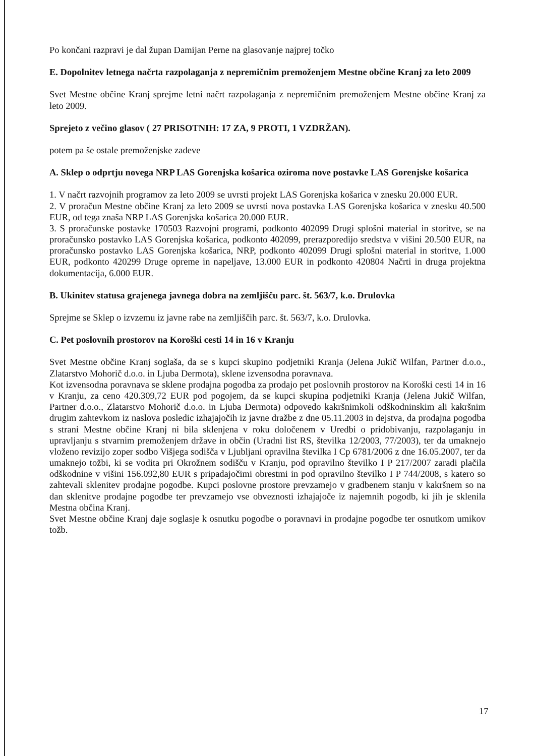Po končani razpravi je dal župan Damijan Perne na glasovanje najprej točko
E. Dopolnitev letnega načrta razpolaganja z nepremičnim premoženjem Mestne občine Kranj za leto 2009
Svet Mestne občine Kranj sprejme letni načrt razpolaganja z nepremičnim premoženjem Mestne občine Kranj za leto 2009.
Sprejeto z večino glasov ( 27 PRISOTNIH: 17 ZA, 9 PROTI, 1 VZDRŽAN).
potem pa še ostale premoženjske zadeve
A. Sklep o odprtju novega NRP LAS Gorenjska košarica oziroma nove postavke LAS Gorenjske košarica
1. V načrt razvojnih programov za leto 2009 se uvrsti projekt LAS Gorenjska košarica v znesku 20.000 EUR.
2. V proračun Mestne občine Kranj za leto 2009 se uvrsti nova postavka LAS Gorenjska košarica v znesku 40.500 EUR, od tega znaša NRP LAS Gorenjska košarica 20.000 EUR.
3. S proračunske postavke 170503 Razvojni programi, podkonto 402099 Drugi splošni material in storitve, se na proračunsko postavko LAS Gorenjska košarica, podkonto 402099, prerazporedijo sredstva v višini 20.500 EUR, na proračunsko postavko LAS Gorenjska košarica, NRP, podkonto 402099 Drugi splošni material in storitve, 1.000 EUR, podkonto 420299 Druge opreme in napeljave, 13.000 EUR in podkonto 420804 Načrti in druga projektna dokumentacija, 6.000 EUR.
B. Ukinitev statusa grajenega javnega dobra na zemljišču parc. št. 563/7, k.o. Drulovka
Sprejme se Sklep o izvzemu iz javne rabe na zemljiščih parc. št. 563/7, k.o. Drulovka.
C. Pet poslovnih prostorov na Koroški cesti 14 in 16 v Kranju
Svet Mestne občine Kranj soglaša, da se s kupci skupino podjetniki Kranja (Jelena Jukič Wilfan, Partner d.o.o., Zlatarstvo Mohorič d.o.o. in Ljuba Dermota), sklene izvensodna poravnava.
Kot izvensodna poravnava se sklene prodajna pogodba za prodajo pet poslovnih prostorov na Koroški cesti 14 in 16 v Kranju, za ceno 420.309,72 EUR pod pogojem, da se kupci skupina podjetniki Kranja (Jelena Jukič Wilfan, Partner d.o.o., Zlatarstvo Mohorič d.o.o. in Ljuba Dermota) odpovedo kakršnimkoli odškodninskim ali kakršnim drugim zahtevkom iz naslova posledic izhajajočih iz javne dražbe z dne 05.11.2003 in dejstva, da prodajna pogodba s strani Mestne občine Kranj ni bila sklenjena v roku določenem v Uredbi o pridobivanju, razpolaganju in upravljanju s stvarnim premoženjem države in občin (Uradni list RS, številka 12/2003, 77/2003), ter da umaknejo vloženo revizijo zoper sodbo Višjega sodišča v Ljubljani opravilna številka I Cp 6781/2006 z dne 16.05.2007, ter da umaknejo tožbi, ki se vodita pri Okrožnem sodišču v Kranju, pod opravilno številko I P 217/2007 zaradi plačila odškodnine v višini 156.092,80 EUR s pripadajočimi obrestmi in pod opravilno številko I P 744/2008, s katero so zahtevali sklenitev prodajne pogodbe. Kupci poslovne prostore prevzamejo v gradbenem stanju v kakršnem so na dan sklenitve prodajne pogodbe ter prevzamejo vse obveznosti izhajajoče iz najemnih pogodb, ki jih je sklenila Mestna občina Kranj.
Svet Mestne občine Kranj daje soglasje k osnutku pogodbe o poravnavi in prodajne pogodbe ter osnutkom umikov tožb.
17